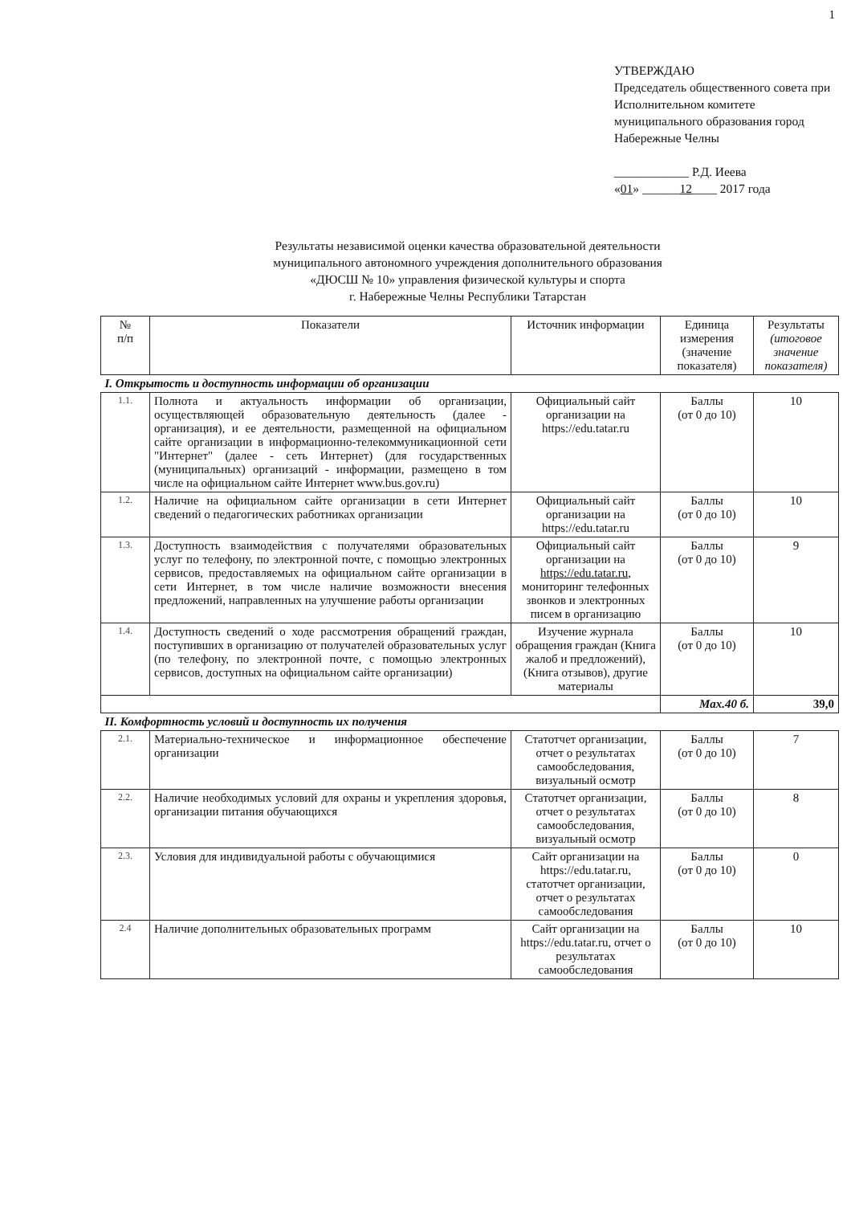1
УТВЕРЖДАЮ
Председатель общественного совета при Исполнительном комитете муниципального образования город Набережные Челны
____________ Р.Д. Иеева
«01» ______12____ 2017 года
Результаты независимой оценки качества образовательной деятельности
муниципального автономного учреждения дополнительного образования
«ДЮСШ № 10» управления физической культуры и спорта
г. Набережные Челны Республики Татарстан
| № п/п | Показатели | Источник информации | Единица измерения (значение показателя) | Результаты (итоговое значение показателя) |
| --- | --- | --- | --- | --- |
| I. Открытость и доступность информации об организации | | | | |
| 1.1. | Полнота и актуальность информации об организации, осуществляющей образовательную деятельность (далее - организация), и ее деятельности, размещенной на официальном сайте организации в информационно-телекоммуникационной сети "Интернет" (далее - сеть Интернет) (для государственных (муниципальных) организаций - информации, размещено в том числе на официальном сайте Интернет www.bus.gov.ru) | Официальный сайт организации на https://edu.tatar.ru | Баллы (от 0 до 10) | 10 |
| 1.2. | Наличие на официальном сайте организации в сети Интернет сведений о педагогических работниках организации | Официальный сайт организации на https://edu.tatar.ru | Баллы (от 0 до 10) | 10 |
| 1.3. | Доступность взаимодействия с получателями образовательных услуг по телефону, по электронной почте, с помощью электронных сервисов, предоставляемых на официальном сайте организации в сети Интернет, в том числе наличие возможности внесения предложений, направленных на улучшение работы организации | Официальный сайт организации на https://edu.tatar.ru , мониторинг телефонных звонков и электронных писем в организацию | Баллы (от 0 до 10) | 9 |
| 1.4. | Доступность сведений о ходе рассмотрения обращений граждан, поступивших в организацию от получателей образовательных услуг (по телефону, по электронной почте, с помощью электронных сервисов, доступных на официальном сайте организации) | Изучение журнала обращения граждан (Книга жалоб и предложений), (Книга отзывов), другие материалы | Баллы (от 0 до 10) | 10 |
| | | | Max.40 б. | 39,0 |
| II. Комфортность условий и доступность их получения | | | | |
| 2.1. | Материально-техническое и информационное обеспечение организации | Статотчет организации, отчет о результатах самообследования, визуальный осмотр | Баллы (от 0 до 10) | 7 |
| 2.2. | Наличие необходимых условий для охраны и укрепления здоровья, организации питания обучающихся | Статотчет организации, отчет о результатах самообследования, визуальный осмотр | Баллы (от 0 до 10) | 8 |
| 2.3. | Условия для индивидуальной работы с обучающимися | Сайт организации на https://edu.tatar.ru, статотчет организации, отчет о результатах самообследования | Баллы (от 0 до 10) | 0 |
| 2.4 | Наличие дополнительных образовательных программ | Сайт организации на https://edu.tatar.ru, отчет о результатах самообследования | Баллы (от 0 до 10) | 10 |